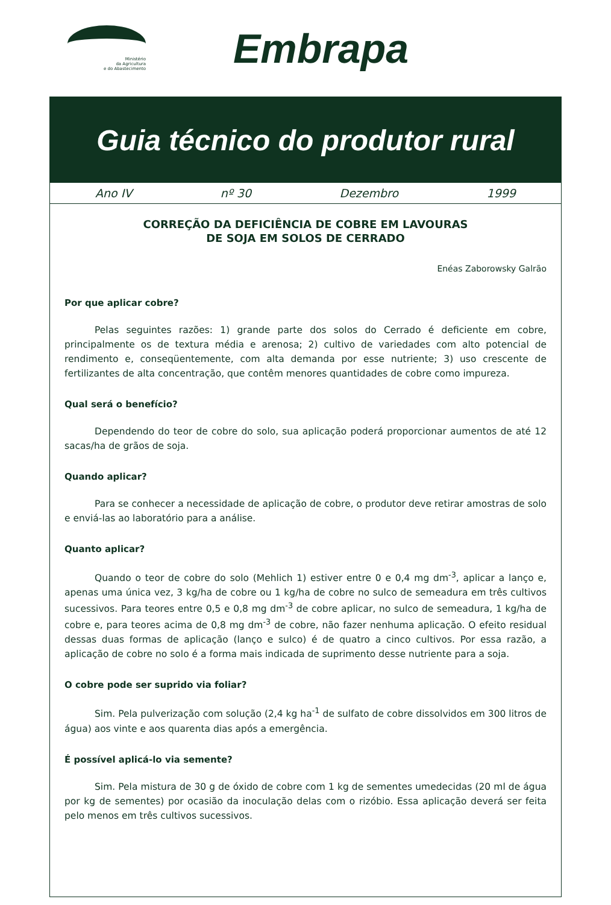Ministério
da Agricultura
e do Abastecimento
Embrapa
Guia técnico do produtor rural
Ano IV nº 30 Dezembro 1999
CORREÇÃO DA DEFICIÊNCIA DE COBRE EM LAVOURAS
DE SOJA EM SOLOS DE CERRADO
Enéas Zaborowsky Galrão
Por que aplicar cobre?
Pelas seguintes razões: 1) grande parte dos solos do Cerrado é deficiente em cobre, principalmente os de textura média e arenosa; 2) cultivo de variedades com alto potencial de rendimento e, conseqüentemente, com alta demanda por esse nutriente; 3) uso crescente de fertilizantes de alta concentração, que contêm menores quantidades de cobre como impureza.
Qual será o benefício?
Dependendo do teor de cobre do solo, sua aplicação poderá proporcionar aumentos de até 12 sacas/ha de grãos de soja.
Quando aplicar?
Para se conhecer a necessidade de aplicação de cobre, o produtor deve retirar amostras de solo e enviá-las ao laboratório para a análise.
Quanto aplicar?
Quando o teor de cobre do solo (Mehlich 1) estiver entre 0 e 0,4 mg dm<sup>-3</sup>, aplicar a lanço e, apenas uma única vez, 3 kg/ha de cobre ou 1 kg/ha de cobre no sulco de semeadura em três cultivos sucessivos. Para teores entre 0,5 e 0,8 mg dm<sup>-3</sup> de cobre aplicar, no sulco de semeadura, 1 kg/ha de cobre e, para teores acima de 0,8 mg dm<sup>-3</sup> de cobre, não fazer nenhuma aplicação. O efeito residual dessas duas formas de aplicação (lanço e sulco) é de quatro a cinco cultivos. Por essa razão, a aplicação de cobre no solo é a forma mais indicada de suprimento desse nutriente para a soja.
O cobre pode ser suprido via foliar?
Sim. Pela pulverização com solução (2,4 kg ha<sup>-1</sup> de sulfato de cobre dissolvidos em 300 litros de água) aos vinte e aos quarenta dias após a emergência.
É possível aplicá-lo via semente?
Sim. Pela mistura de 30 g de óxido de cobre com 1 kg de sementes umedecidas (20 ml de água por kg de sementes) por ocasião da inoculação delas com o rizóbio. Essa aplicação deverá ser feita pelo menos em três cultivos sucessivos.